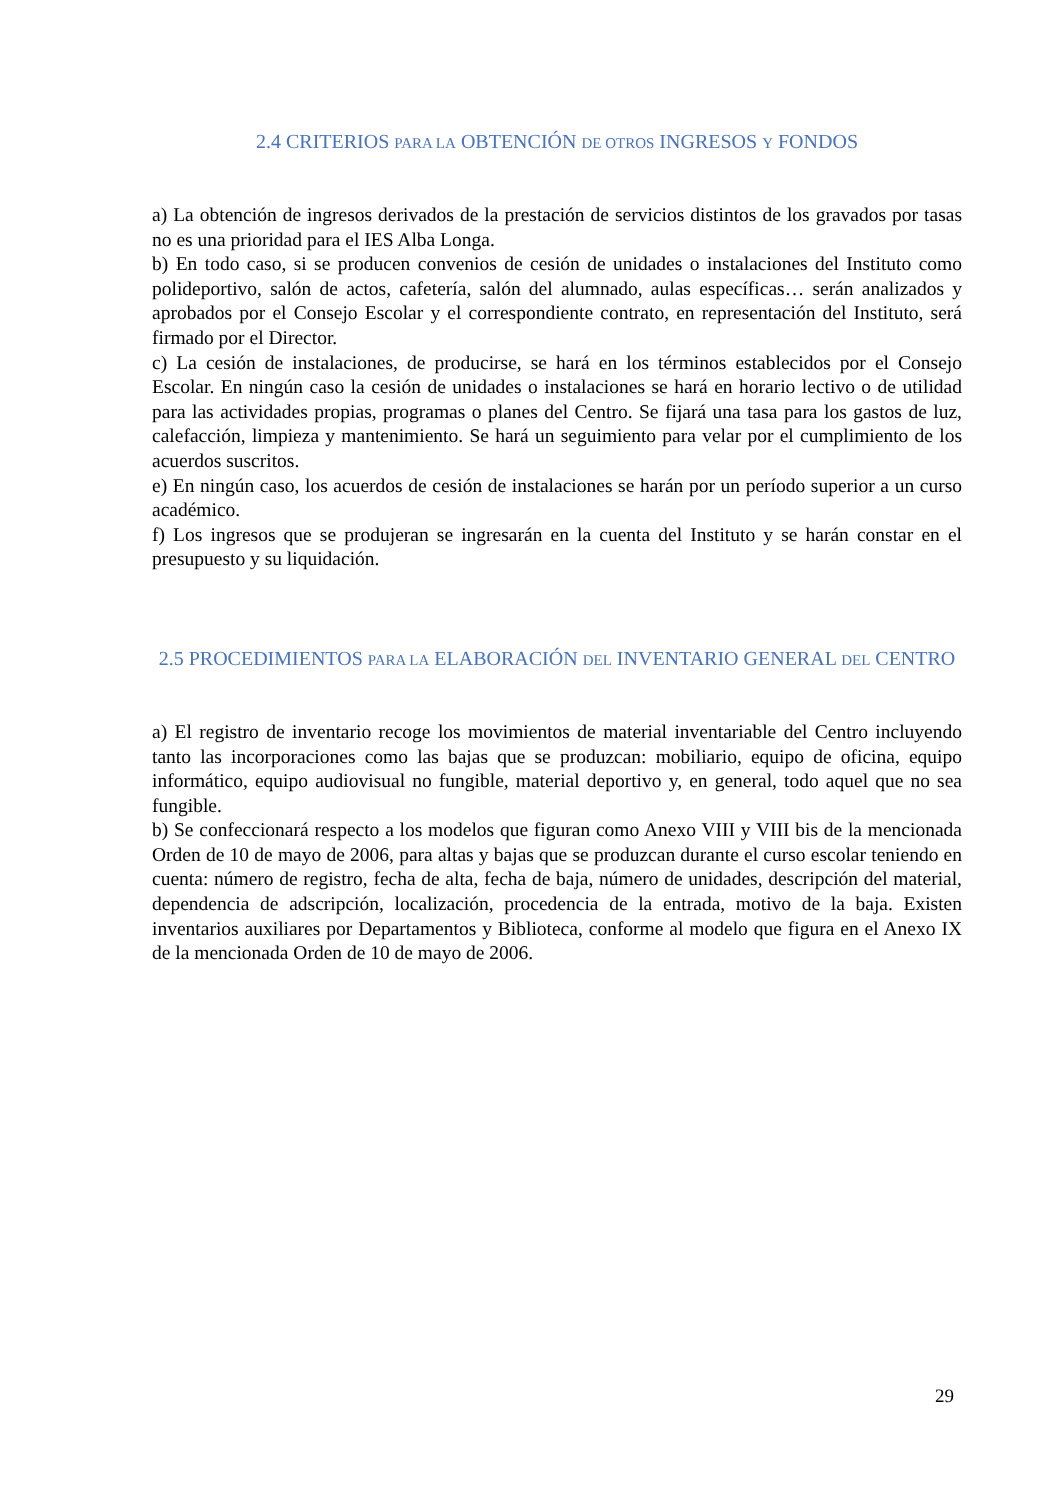2.4 CRITERIOS PARA LA OBTENCIÓN DE OTROS INGRESOS Y FONDOS
a) La obtención de ingresos derivados de la prestación de servicios distintos de los gravados por tasas no es una prioridad para el IES Alba Longa.
b) En todo caso, si se producen convenios de cesión de unidades o instalaciones del Instituto como polideportivo, salón de actos, cafetería, salón del alumnado, aulas específicas… serán analizados y aprobados por el Consejo Escolar y el correspondiente contrato, en representación del Instituto, será firmado por el Director.
c) La cesión de instalaciones, de producirse, se hará en los términos establecidos por el Consejo Escolar. En ningún caso la cesión de unidades o instalaciones se hará en horario lectivo o de utilidad para las actividades propias, programas o planes del Centro. Se fijará una tasa para los gastos de luz, calefacción, limpieza y mantenimiento. Se hará un seguimiento para velar por el cumplimiento de los acuerdos suscritos.
e) En ningún caso, los acuerdos de cesión de instalaciones se harán por un período superior a un curso académico.
f) Los ingresos que se produjeran se ingresarán en la cuenta del Instituto y se harán constar en el presupuesto y su liquidación.
2.5 PROCEDIMIENTOS PARA LA ELABORACIÓN DEL INVENTARIO GENERAL DEL CENTRO
a) El registro de inventario recoge los movimientos de material inventariable del Centro incluyendo tanto las incorporaciones como las bajas que se produzcan: mobiliario, equipo de oficina, equipo informático, equipo audiovisual no fungible, material deportivo y, en general, todo aquel que no sea fungible.
b) Se confeccionará respecto a los modelos que figuran como Anexo VIII y VIII bis de la mencionada Orden de 10 de mayo de 2006, para altas y bajas que se produzcan durante el curso escolar teniendo en cuenta: número de registro, fecha de alta, fecha de baja, número de unidades, descripción del material, dependencia de adscripción, localización, procedencia de la entrada, motivo de la baja. Existen inventarios auxiliares por Departamentos y Biblioteca, conforme al modelo que figura en el Anexo IX de la mencionada Orden de 10 de mayo de 2006.
29